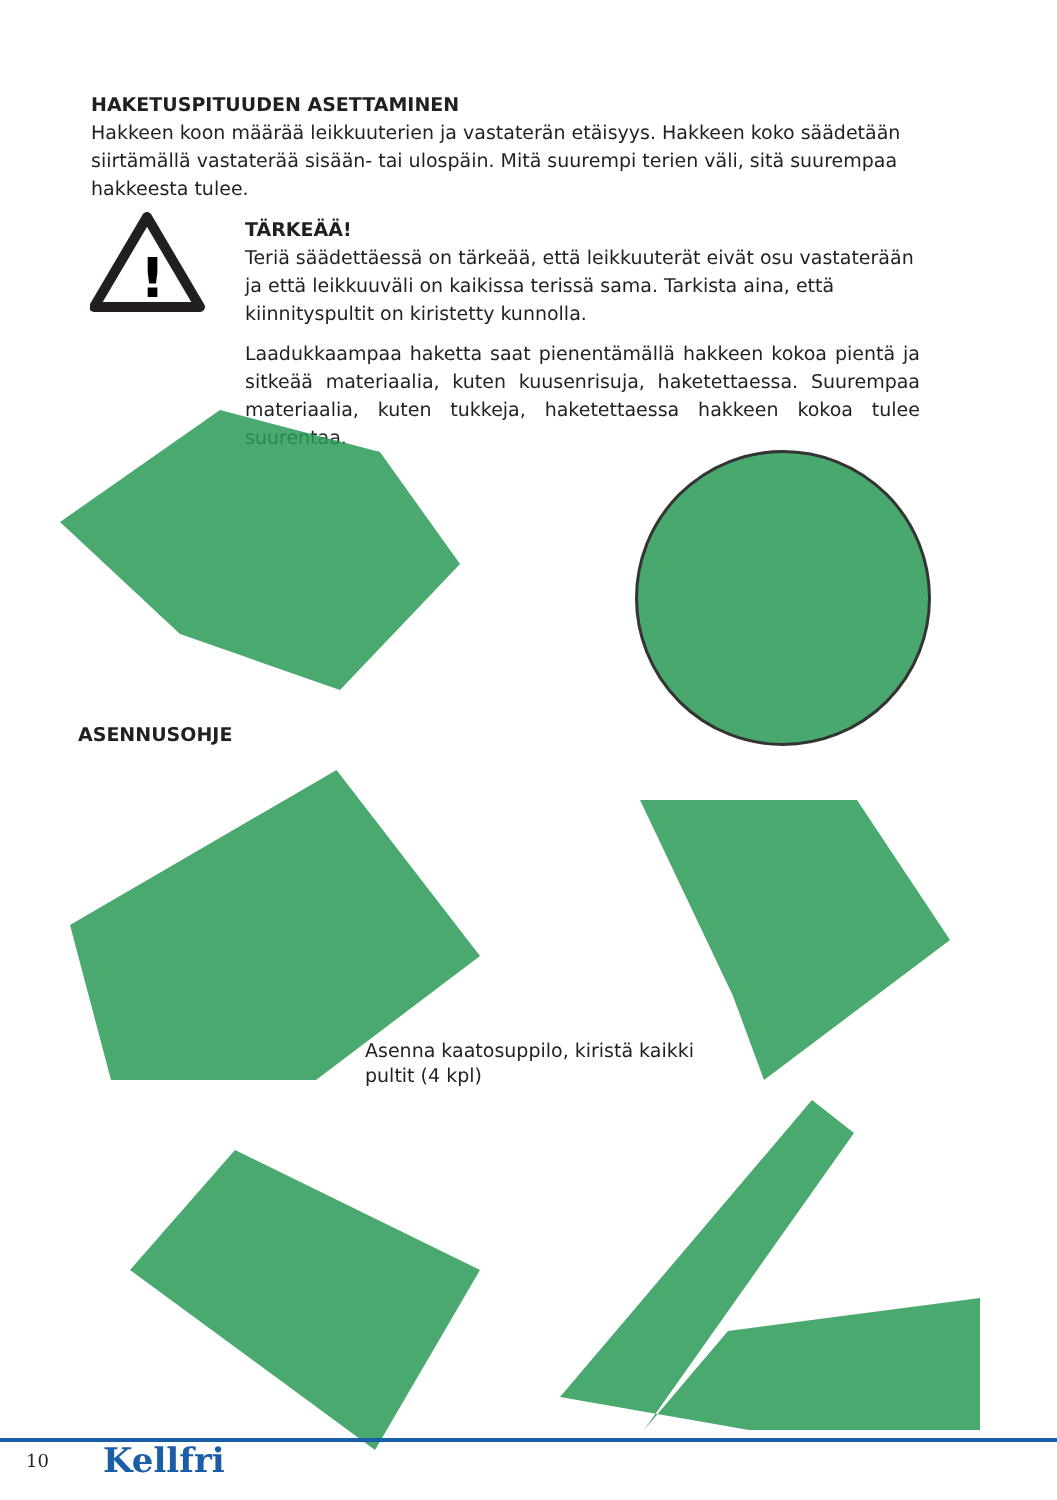HAKETUSPITUUDEN ASETTAMINEN
Hakkeen koon määrää leikkuuterien ja vastaterän etäisyys. Hakkeen koko säädetään siirtämällä vastaterää sisään- tai ulospäin. Mitä suurempi terien väli, sitä suurempaa hakkeesta tulee.
!
TÄRKEÄÄ!
Teriä säädettäessä on tärkeää, että leikkuuterät eivät osu vastaterään ja että leikkuuväli on kaikissa terissä sama. Tarkista aina, että kiinnityspultit on kiristetty kunnolla.
Laadukkaampaa haketta saat pienentämällä hakkeen kokoa pientä ja sitkeää materiaalia, kuten kuusenrisuja, haketettaessa. Suurempaa materiaalia, kuten tukkeja, haketettaessa hakkeen kokoa tulee suurentaa.
ASENNUSOHJE
Asenna kaatosuppilo, kiristä kaikki
pultit (4 kpl)
10 Kellfri